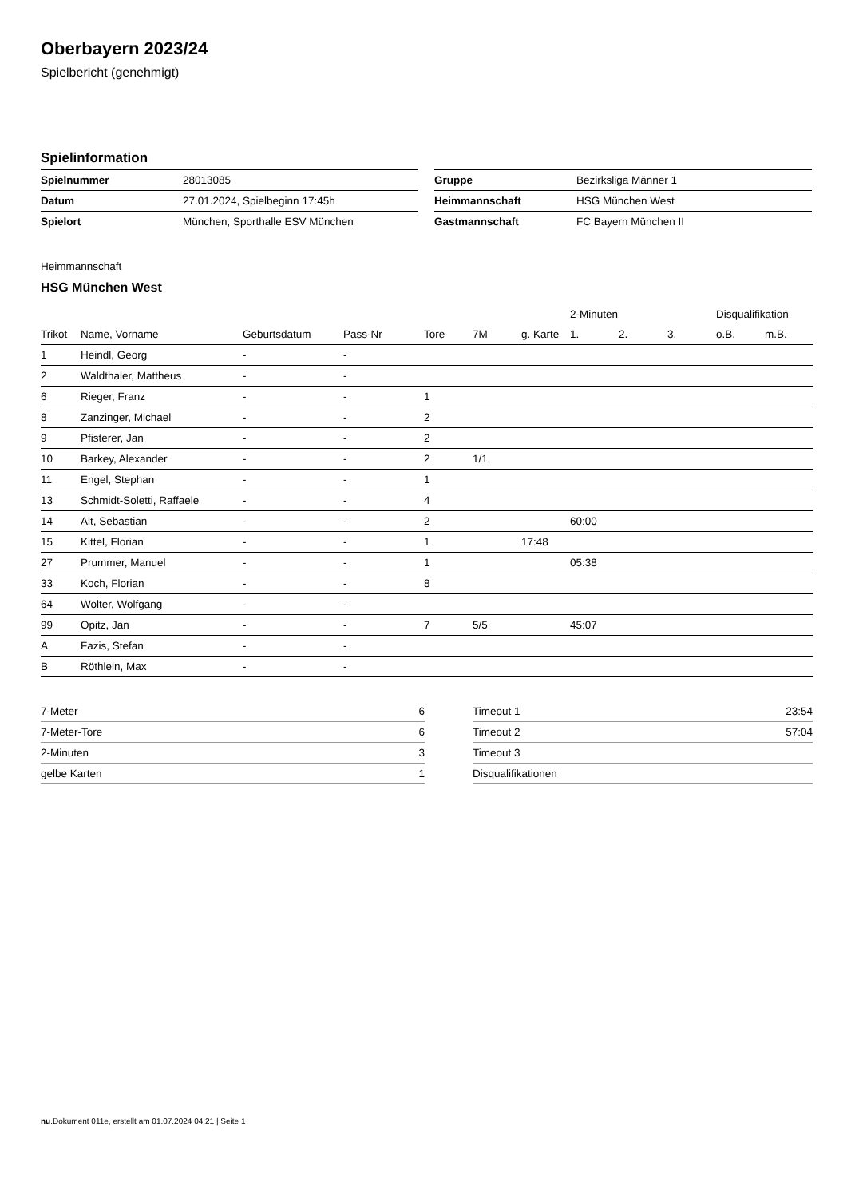Oberbayern 2023/24
Spielbericht (genehmigt)
Spielinformation
| Spielnummer | 28013085 |
| Datum | 27.01.2024, Spielbeginn 17:45h |
| Spielort | München, Sporthalle ESV München |
| Gruppe | Bezirksliga Männer 1 |
| Heimmannschaft | HSG München West |
| Gastmannschaft | FC Bayern München II |
Heimmannschaft
HSG München West
| | | | | | | | 2-Minuten | | | Disqualifikation | |
| --- | --- | --- | --- | --- | --- | --- | --- | --- | --- | --- | --- |
| Trikot | Name, Vorname | Geburtsdatum | Pass-Nr | Tore | 7M | g. Karte | 1. | 2. | 3. | o.B. | m.B. |
| 1 | Heindl, Georg | - | - | | | | | | | | |
| 2 | Waldthaler, Mattheus | - | - | | | | | | | | |
| 6 | Rieger, Franz | - | - | 1 | | | | | | | |
| 8 | Zanzinger, Michael | - | - | 2 | | | | | | | |
| 9 | Pfisterer, Jan | - | - | 2 | | | | | | | |
| 10 | Barkey, Alexander | - | - | 2 | 1/1 | | | | | | |
| 11 | Engel, Stephan | - | - | 1 | | | | | | | |
| 13 | Schmidt-Soletti, Raffaele | - | - | 4 | | | | | | | |
| 14 | Alt, Sebastian | - | - | 2 | | | 60:00 | | | | |
| 15 | Kittel, Florian | - | - | 1 | | 17:48 | | | | | |
| 27 | Prummer, Manuel | - | - | 1 | | | 05:38 | | | | |
| 33 | Koch, Florian | - | - | 8 | | | | | | | |
| 64 | Wolter, Wolfgang | - | - | | | | | | | | |
| 99 | Opitz, Jan | - | - | 7 | 5/5 | | 45:07 | | | | |
| A | Fazis, Stefan | - | - | | | | | | | | |
| B | Röthlein, Max | - | - | | | | | | | | |
| 7-Meter | 6 |
| 7-Meter-Tore | 6 |
| 2-Minuten | 3 |
| gelbe Karten | 1 |
| Timeout 1 | 23:54 |
| Timeout 2 | 57:04 |
| Timeout 3 | |
| Disqualifikationen | |
nu.Dokument 011e, erstellt am 01.07.2024 04:21 | Seite 1